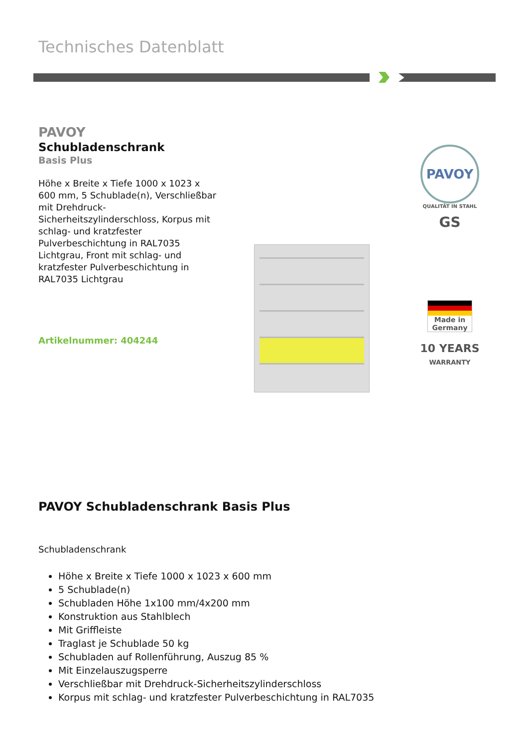Technisches Datenblatt
PAVOY
Schubladenschrank
Basis Plus
Höhe x Breite x Tiefe 1000 x 1023 x 600 mm, 5 Schublade(n), Verschließbar mit Drehdruck-Sicherheitszylinderschloss, Korpus mit schlag- und kratzfester Pulverbeschichtung in RAL7035 Lichtgrau, Front mit schlag- und kratzfester Pulverbeschichtung in RAL7035 Lichtgrau
Artikelnummer: 404244
PAVOY
QUALITÄT IN STAHL
GS
Made in Germany
10 YEARS
WARRANTY
PAVOY Schubladenschrank Basis Plus
Schubladenschrank
Höhe x Breite x Tiefe 1000 x 1023 x 600 mm
5 Schublade(n)
Schubladen Höhe 1x100 mm/4x200 mm
Konstruktion aus Stahlblech
Mit Griffleiste
Traglast je Schublade 50 kg
Schubladen auf Rollenführung, Auszug 85 %
Mit Einzelauszugsperre
Verschließbar mit Drehdruck-Sicherheitszylinderschloss
Korpus mit schlag- und kratzfester Pulverbeschichtung in RAL7035